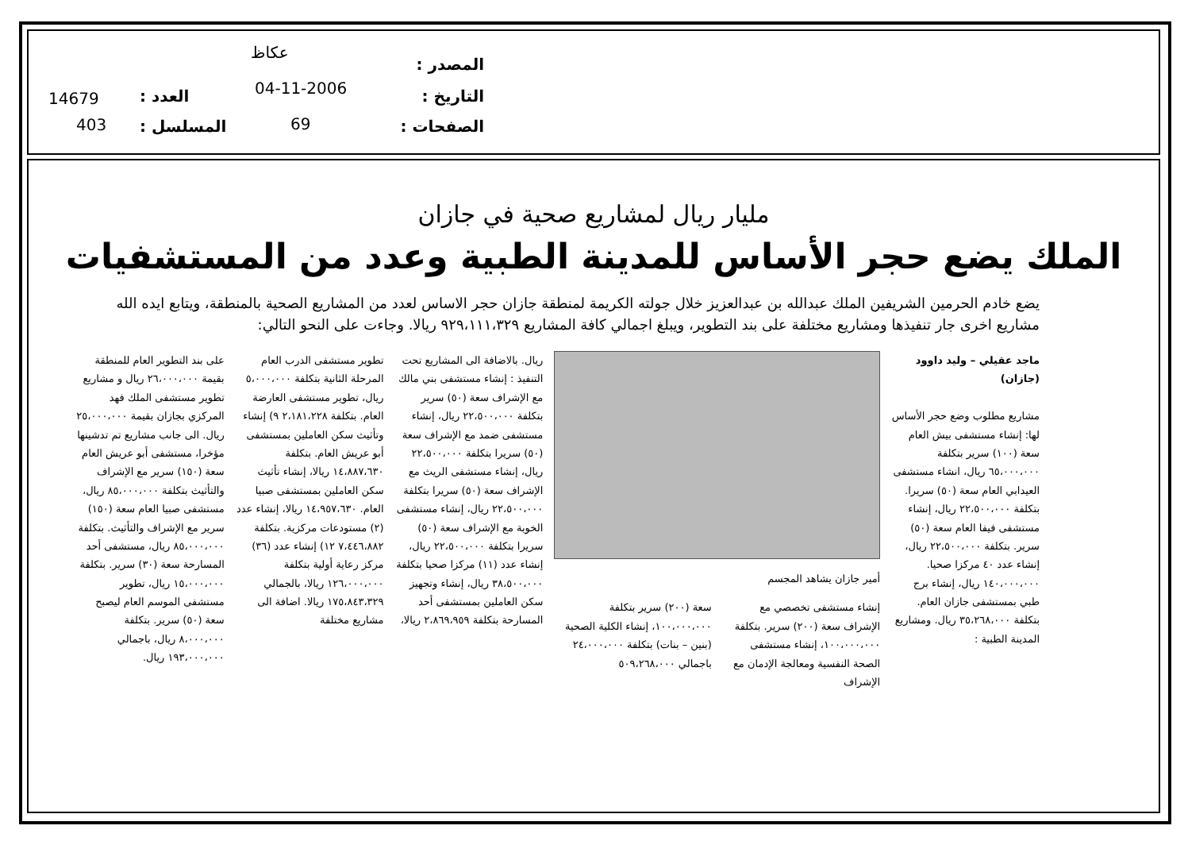عكاظ
المصدر :
04-11-2006 التاريخ : 14679 العدد :
69 الصفحات : 403 المسلسل :
مليار ريال لمشاريع صحية في جازان
الملك يضع حجر الأساس للمدينة الطبية وعدد من المستشفيات
يضع خادم الحرمين الشريفين الملك عبدالله بن عبدالعزيز خلال جولته الكريمة لمنطقة جازان حجر الاساس لعدد من المشاريع الصحية بالمنطقة، ويتابع ايده الله مشاريع اخرى جار تنفيذها ومشاريع مختلفة على بند التطوير، ويبلغ اجمالي كافة المشاريع ٩٢٩،١١١،٣٢٩ ريالا. وجاءت على النحو التالي:
ماجد عقيلي – وليد داوود (جازان)
مشاريع مطلوب وضع حجر الأساس لها: إنشاء مستشفى بيش العام سعة (١٠٠) سرير بتكلفة ٦٥،٠٠٠،٠٠٠ ريال، انشاء مستشفى العيدابي العام سعة (٥٠) سريرا. بتكلفة ٢٢،٥٠٠،٠٠٠ ريال، إنشاء مستشفى فيفا العام سعة (٥٠) سرير. بتكلفة ٢٢،٥٠٠،٠٠٠ ريال، إنشاء عدد ٤٠ مركزا صحيا. ١٤٠،٠٠٠،٠٠٠ ريال، إنشاء برج طبي بمستشفى جازان العام. بتكلفة ٣٥،٢٦٨،٠٠٠ ريال. ومشاريع المدينة الطبية :
أمير جازان يشاهد المجسم
إنشاء مستشفى تخصصي مع الإشراف سعة (٢٠٠) سرير. بتكلفة ١٠٠،٠٠٠،٠٠٠، إنشاء مستشفى الصحة النفسية ومعالجة الإدمان مع الإشراف
سعة (٢٠٠) سرير بتكلفة ١٠٠،٠٠٠،٠٠٠، إنشاء الكلية الصحية (بنين – بنات) بتكلفة ٢٤،٠٠٠،٠٠٠ باجمالي ٥٠٩،٢٦٨،٠٠٠
ريال. بالاضافة الى المشاريع تحت التنفيذ : إنشاء مستشفى بني مالك مع الإشراف سعة (٥٠) سرير بتكلفة ٢٢،٥٠٠،٠٠٠ ريال، إنشاء مستشفى ضمد مع الإشراف سعة (٥٠) سريرا بتكلفة ٢٢،٥٠٠،٠٠٠ ريال، إنشاء مستشفى الريث مع الإشراف سعة (٥٠) سريرا بتكلفة ٢٢،٥٠٠،٠٠٠ ريال، إنشاء مستشفى الخوبة مع الإشراف سعة (٥٠) سريرا بتكلفة ٢٢،٥٠٠،٠٠٠ ريال، إنشاء عدد (١١) مركزا صحيا بتكلفة ٣٨،٥٠٠،٠٠٠ ريال، إنشاء وتجهيز سكن العاملين بمستشفى أحد المسارحة بتكلفة ٢،٨٦٩،٩٥٩ ريالا،
تطوير مستشفى الدرب العام المرحلة الثانية بتكلفة ٥،٠٠٠،٠٠٠ ريال، تطوير مستشفى العارضة العام. بتكلفة ٢،١٨١،٢٢٨ ٩) إنشاء وتأثيث سكن العاملين بمستشفى أبو عريش العام. بتكلفة ١٤،٨٨٧،٦٣٠ ريالا، إنشاء تأثيث سكن العاملين بمستشفى صبيا العام. ١٤،٩٥٧،٦٣٠ ريالا، إنشاء عدد (٢) مستودعات مركزية. بتكلفة ٧،٤٤٦،٨٨٢ ١٢) إنشاء عدد (٣٦) مركز رعاية أولية بتكلفة ١٢٦،٠٠٠،٠٠٠ ريالا، بالجمالي ١٧٥،٨٤٣،٣٢٩ ريالا. اضافة الى مشاريع مختلفة
على بند التطوير العام للمنطقة بقيمة ٢٦،٠٠٠،٠٠٠ ريال و مشاريع تطوير مستشفى الملك فهد المركزي بجازان بقيمة ٢٥،٠٠٠،٠٠٠ ريال. الى جانب مشاريع تم تدشينها مؤخرا، مستشفى أبو عريش العام سعة (١٥٠) سرير مع الإشراف والتأثيث بتكلفة ٨٥،٠٠٠،٠٠٠ ريال، مستشفى صبيا العام سعة (١٥٠) سرير مع الإشراف والتأثيث. بتكلفة ٨٥،٠٠٠،٠٠٠ ريال، مستشفى أحد المسارحة سعة (٣٠) سرير. بتكلفة ١٥،٠٠٠،٠٠٠ ريال، تطوير مستشفى الموسم العام ليصبح سعة (٥٠) سرير. بتكلفة ٨،٠٠٠،٠٠٠ ريال، باجمالي ١٩٣،٠٠٠،٠٠٠ ريال.